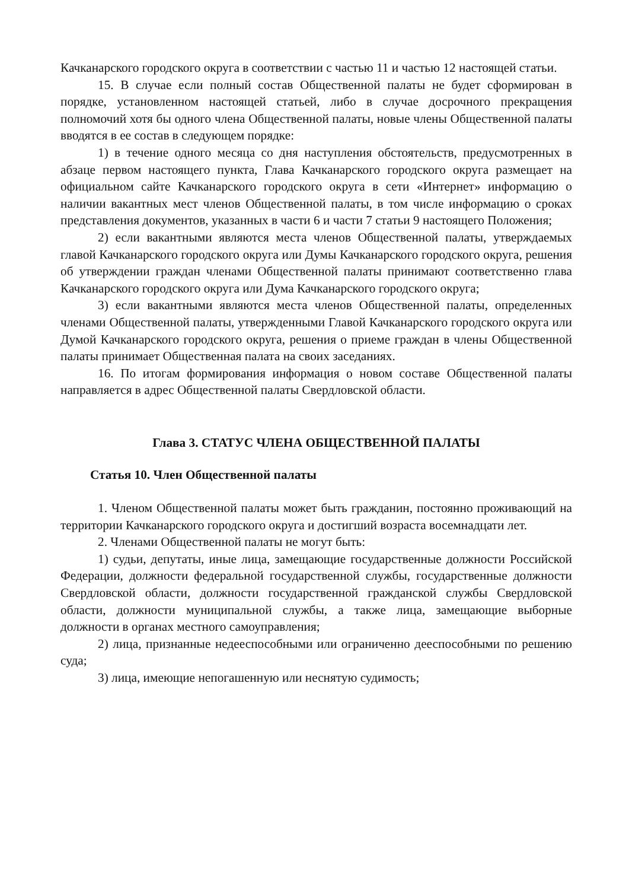Качканарского городского округа в соответствии с частью 11 и частью 12 настоящей статьи.
15. В случае если полный состав Общественной палаты не будет сформирован в порядке, установленном настоящей статьей, либо в случае досрочного прекращения полномочий хотя бы одного члена Общественной палаты, новые члены Общественной палаты вводятся в ее состав в следующем порядке:
1) в течение одного месяца со дня наступления обстоятельств, предусмотренных в абзаце первом настоящего пункта, Глава Качканарского городского округа размещает на официальном сайте Качканарского городского округа в сети «Интернет» информацию о наличии вакантных мест членов Общественной палаты, в том числе информацию о сроках представления документов, указанных в части 6 и части 7 статьи 9 настоящего Положения;
2) если вакантными являются места членов Общественной палаты, утверждаемых главой Качканарского городского округа или Думы Качканарского городского округа, решения об утверждении граждан членами Общественной палаты принимают соответственно глава Качканарского городского округа или Дума Качканарского городского округа;
3) если вакантными являются места членов Общественной палаты, определенных членами Общественной палаты, утвержденными Главой Качканарского городского округа или Думой Качканарского городского округа, решения о приеме граждан в члены Общественной палаты принимает Общественная палата на своих заседаниях.
16. По итогам формирования информация о новом составе Общественной палаты направляется в адрес Общественной палаты Свердловской области.
Глава 3. СТАТУС ЧЛЕНА ОБЩЕСТВЕННОЙ ПАЛАТЫ
Статья 10. Член Общественной палаты
1. Членом Общественной палаты может быть гражданин, постоянно проживающий на территории Качканарского городского округа и достигший возраста восемнадцати лет.
2. Членами Общественной палаты не могут быть:
1) судьи, депутаты, иные лица, замещающие государственные должности Российской Федерации, должности федеральной государственной службы, государственные должности Свердловской области, должности государственной гражданской службы Свердловской области, должности муниципальной службы, а также лица, замещающие выборные должности в органах местного самоуправления;
2) лица, признанные недееспособными или ограниченно дееспособными по решению суда;
3) лица, имеющие непогашенную или неснятую судимость;